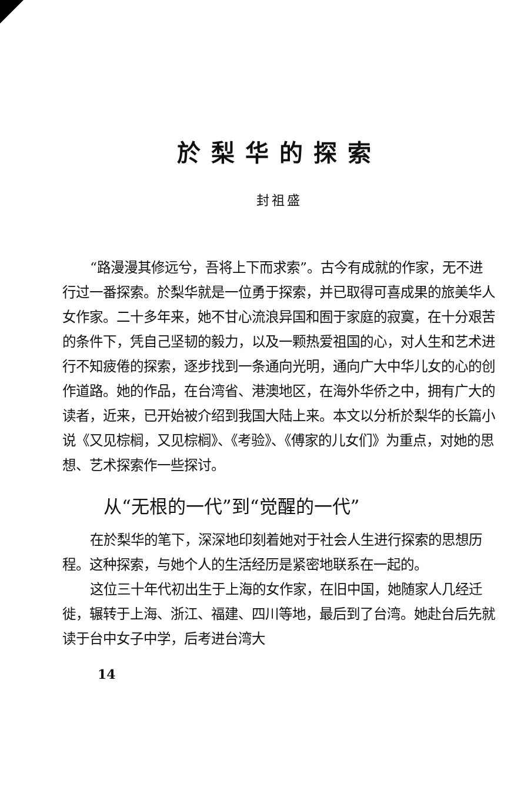於梨华的探索
封祖盛
“路漫漫其修远兮，吾将上下而求索”。古今有成就的作家，无不进行过一番探索。於梨华就是一位勇于探索，并已取得可喜成果的旅美华人女作家。二十多年来，她不甘心流浪异国和囿于家庭的寂寞，在十分艰苦的条件下，凭自己坚韧的毅力，以及一颗热爱祖国的心，对人生和艺术进行不知疲倦的探索，逐步找到一条通向光明，通向广大中华儿女的心的创作道路。她的作品，在台湾省、港澳地区，在海外华侨之中，拥有广大的读者，近来，已开始被介绍到我国大陆上来。本文以分析於梨华的长篇小说《又见棕榈，又见棕榈》、《考验》、《傅家的儿女们》为重点，对她的思想、艺术探索作一些探讨。
从“无根的一代”到“觉醒的一代”
在於梨华的笔下，深深地印刻着她对于社会人生进行探索的思想历程。这种探索，与她个人的生活经历是紧密地联系在一起的。
这位三十年代初出生于上海的女作家，在旧中国，她随家人几经迁徙，辗转于上海、浙江、福建、四川等地，最后到了台湾。她赴台后先就读于台中女子中学，后考进台湾大
14